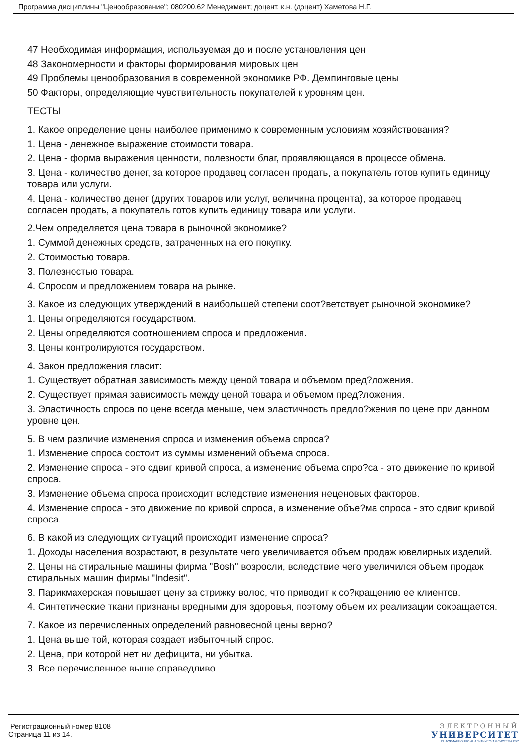Программа дисциплины "Ценообразование"; 080200.62 Менеджмент; доцент, к.н. (доцент) Хаметова Н.Г.
47 Необходимая информация, используемая до и после установления цен
48 Закономерности и факторы формирования мировых цен
49 Проблемы ценообразования в современной экономике РФ. Демпинговые цены
50 Факторы, определяющие чувствительность покупателей к уровням цен.
ТЕСТЫ
1. Какое определение цены наиболее применимо к современным условиям хозяйствования?
1. Цена - денежное выражение стоимости товара.
2. Цена - форма выражения ценности, полезности благ, проявляющаяся в процессе обмена.
3. Цена - количество денег, за которое продавец согласен продать, а покупатель готов купить единицу товара или услуги.
4. Цена - количество денег (других товаров или услуг, величина процента), за которое продавец согласен продать, а покупатель готов купить единицу товара или услуги.
2.Чем определяется цена товара в рыночной экономике?
1. Суммой денежных средств, затраченных на его покупку.
2. Стоимостью товара.
3. Полезностью товара.
4. Спросом и предложением товара на рынке.
3. Какое из следующих утверждений в наибольшей степени соот?ветствует рыночной экономике?
1. Цены определяются государством.
2. Цены определяются соотношением спроса и предложения.
3. Цены контролируются государством.
4. Закон предложения гласит:
1. Существует обратная зависимость между ценой товара и объемом пред?ложения.
2. Существует прямая зависимость между ценой товара и объемом пред?ложения.
3. Эластичность спроса по цене всегда меньше, чем эластичность предло?жения по цене при данном уровне цен.
5. В чем различие изменения спроса и изменения объема спроса?
1. Изменение спроса состоит из суммы изменений объема спроса.
2. Изменение спроса - это сдвиг кривой спроса, а изменение объема спро?са - это движение по кривой спроса.
3. Изменение объема спроса происходит вследствие изменения неценовых факторов.
4. Изменение спроса - это движение по кривой спроса, а изменение объе?ма спроса - это сдвиг кривой спроса.
6. В какой из следующих ситуаций происходит изменение спроса?
1. Доходы населения возрастают, в результате чего увеличивается объем продаж ювелирных изделий.
2. Цены на стиральные машины фирма "Bosh" возросли, вследствие чего увеличился объем продаж стиральных машин фирмы "Indesit".
3. Парикмахерская повышает цену за стрижку волос, что приводит к со?кращению ее клиентов.
4. Синтетические ткани признаны вредными для здоровья, поэтому объем их реализации сокращается.
7. Какое из перечисленных определений равновесной цены верно?
1. Цена выше той, которая создает избыточный спрос.
2. Цена, при которой нет ни дефицита, ни убытка.
3. Все перечисленное выше справедливо.
Регистрационный номер 8108
Страница 11 из 14.
ЭЛЕКТРОННЫЙ
УНИВЕРСИТЕТ
ИНФОРМАЦИОННО АНАЛИТИЧЕСКАЯ СИСТЕМА КФУ